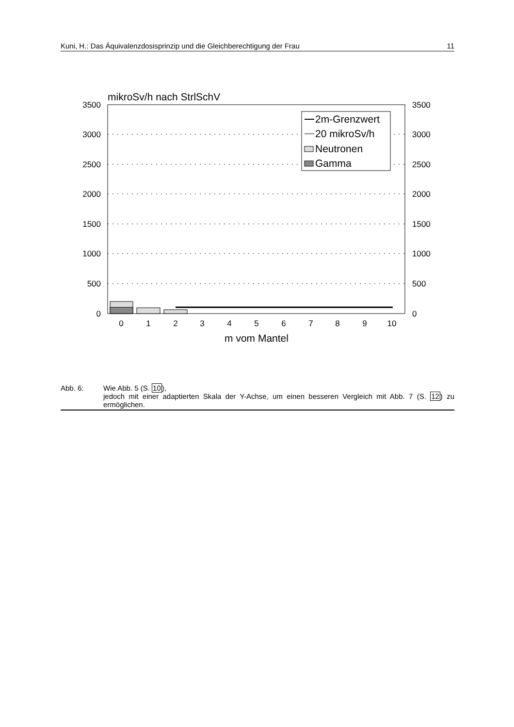Kuni, H.: Das Äquivalenzdosisprinzip und die Gleichberechtigung der Frau 11
mikroSv/h nach StrlSchV
3500
3000
2500
2000
1500
1000
500
0
3500
3000
2500
2000
1500
1000
500
0
2m-Grenzwert
20 mikroSv/h
Neutronen
Gamma
0
1
2
3
4
5
6
7
8
9
10
m vom Mantel
Abb. 6: Wie Abb. 5 (S. 10),
jedoch mit einer adaptierten Skala der Y-Achse, um einen besseren Vergleich mit Abb. 7 (S. 12) zu ermöglichen.